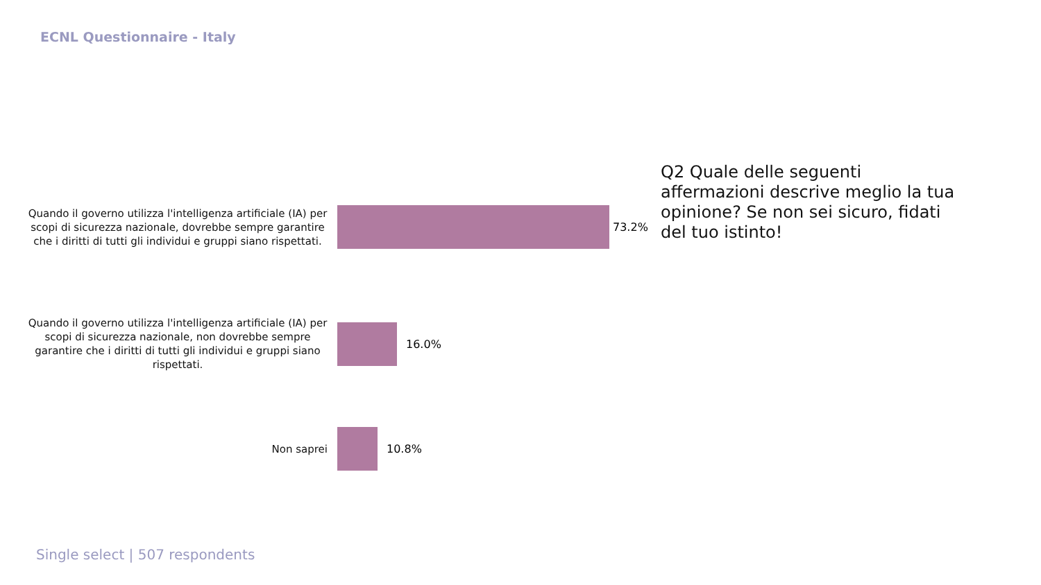ECNL Questionnaire - Italy
Quando il governo utilizza l'intelligenza artificiale (IA) per scopi di sicurezza nazionale, dovrebbe sempre garantire che i diritti di tutti gli individui e gruppi siano rispettati.
73.2%
Quando il governo utilizza l'intelligenza artificiale (IA) per scopi di sicurezza nazionale, non dovrebbe sempre garantire che i diritti di tutti gli individui e gruppi siano rispettati.
16.0%
Non saprei
10.8%
Q2 Quale delle seguenti affermazioni descrive meglio la tua opinione? Se non sei sicuro, fidati del tuo istinto!
Single select | 507 respondents